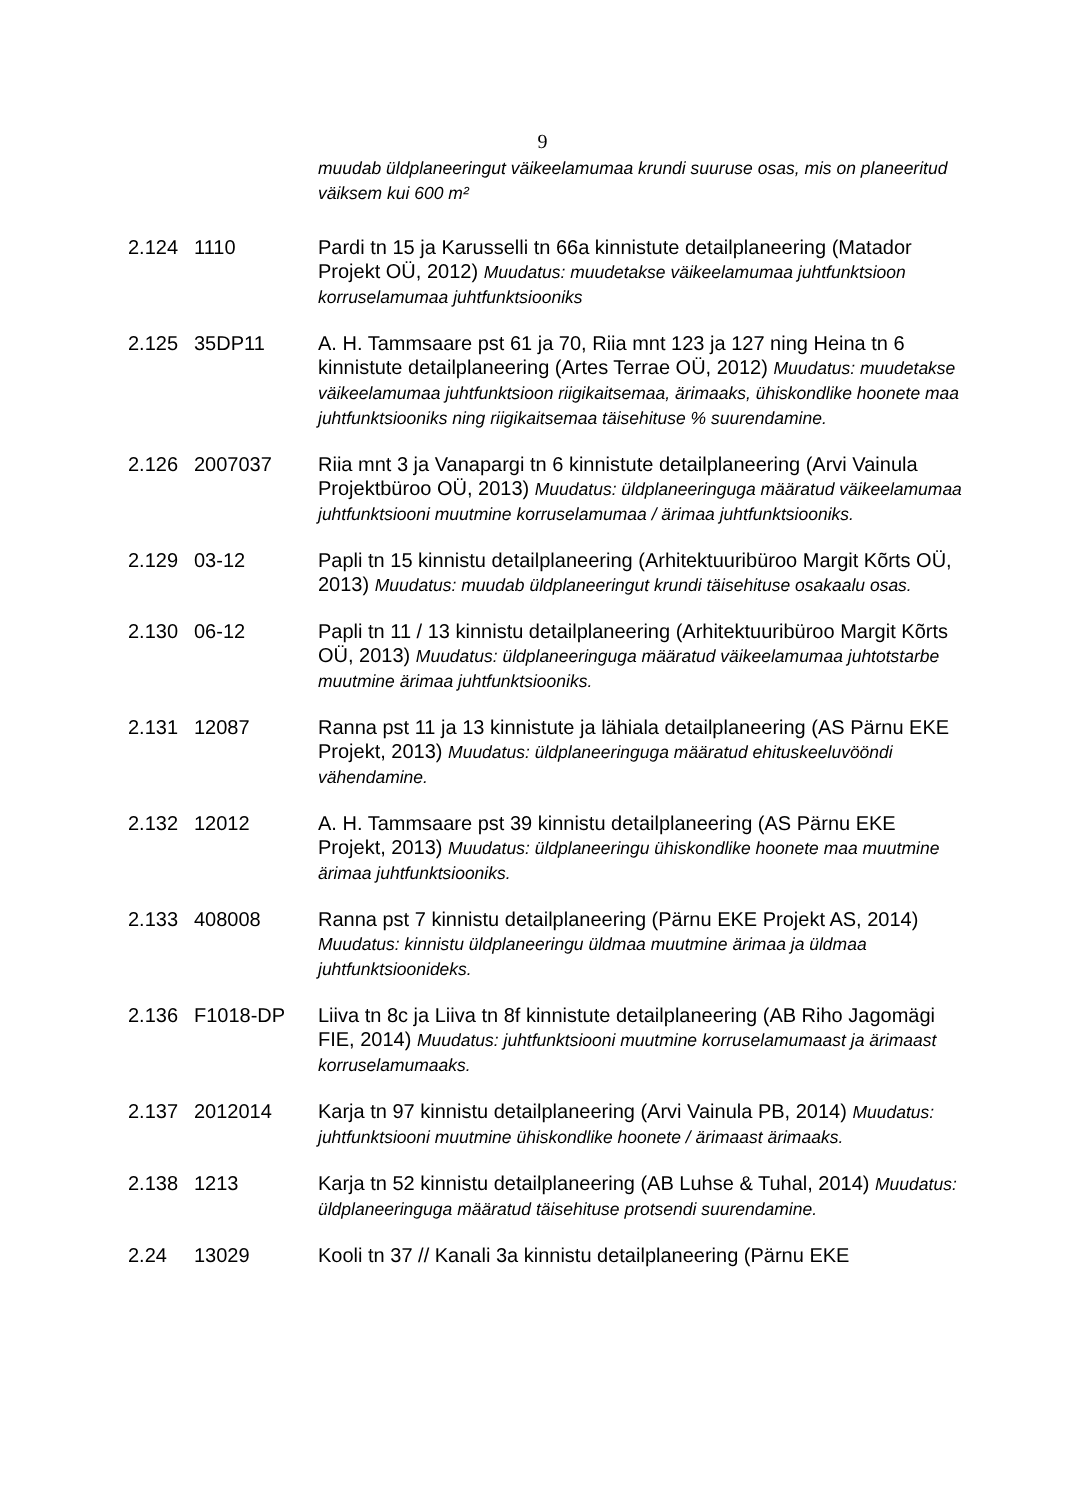9
muudab üldplaneeringut väikeelamumaa krundi suuruse osas, mis on planeeritud väiksem kui 600 m²
2.124 1110 Pardi tn 15 ja Karusselli tn 66a kinnistute detailplaneering (Matador Projekt OÜ, 2012) Muudatus: muudetakse väikeelamumaa juhtfunktsioon korruselamumaa juhtfunktsiooniks
2.125 35DP11 A. H. Tammsaare pst 61 ja 70, Riia mnt 123 ja 127 ning Heina tn 6 kinnistute detailplaneering (Artes Terrae OÜ, 2012) Muudatus: muudetakse väikeelamumaa juhtfunktsioon riigikaitsemaa, ärimaaks, ühiskondlike hoonete maa juhtfunktsiooniks ning riigikaitsemaa täisehituse % suurendamine.
2.126 2007037 Riia mnt 3 ja Vanapargi tn 6 kinnistute detailplaneering (Arvi Vainula Projektbüroo OÜ, 2013) Muudatus: üldplaneeringuga määratud väikeelamumaa juhtfunktsiooni muutmine korruselamumaa / ärimaa juhtfunktsiooniks.
2.129 03-12 Papli tn 15 kinnistu detailplaneering (Arhitektuuribüroo Margit Kõrts OÜ, 2013) Muudatus: muudab üldplaneeringut krundi täisehituse osakaalu osas.
2.130 06-12 Papli tn 11 / 13 kinnistu detailplaneering (Arhitektuuribüroo Margit Kõrts OÜ, 2013) Muudatus: üldplaneeringuga määratud väikeelamumaa juhtotstarbe muutmine ärimaa juhtfunktsiooniks.
2.131 12087 Ranna pst 11 ja 13 kinnistute ja lähiala detailplaneering (AS Pärnu EKE Projekt, 2013) Muudatus: üldplaneeringuga määratud ehituskeeluvööndi vähendamine.
2.132 12012 A. H. Tammsaare pst 39 kinnistu detailplaneering (AS Pärnu EKE Projekt, 2013) Muudatus: üldplaneeringu ühiskondlike hoonete maa muutmine ärimaa juhtfunktsiooniks.
2.133 408008 Ranna pst 7 kinnistu detailplaneering (Pärnu EKE Projekt AS, 2014) Muudatus: kinnistu üldplaneeringu üldmaa muutmine ärimaa ja üldmaa juhtfunktsioonideks.
2.136 F1018-DP Liiva tn 8c ja Liiva tn 8f kinnistute detailplaneering (AB Riho Jagomägi FIE, 2014) Muudatus: juhtfunktsiooni muutmine korruselamumaast ja ärimaast korruselamumaaks.
2.137 2012014 Karja tn 97 kinnistu detailplaneering (Arvi Vainula PB, 2014) Muudatus: juhtfunktsiooni muutmine ühiskondlike hoonete / ärimaast ärimaaks.
2.138 1213 Karja tn 52 kinnistu detailplaneering (AB Luhse & Tuhal, 2014) Muudatus: üldplaneeringuga määratud täisehituse protsendi suurendamine.
2.24 13029 Kooli tn 37 // Kanali 3a kinnistu detailplaneering (Pärnu EKE